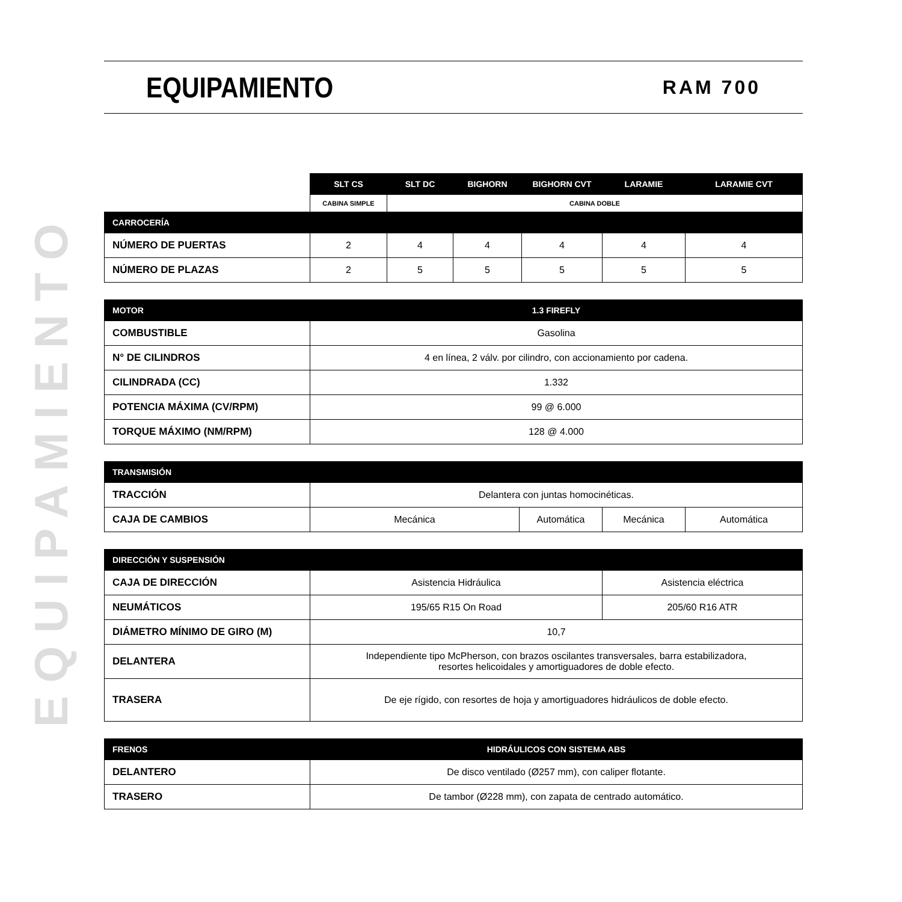EQUIPAMIENTO
RAM 700
EQUIPAMIENTO
| | SLT CS | SLT DC | BIGHORN | BIGHORN CVT | LARAMIE | LARAMIE CVT |
| | CABINA SIMPLE | CABINA DOBLE | | | | |
| CARROCERÍA | | | | | | |
| NÚMERO DE PUERTAS | 2 | 4 | 4 | 4 | 4 | 4 |
| NÚMERO DE PLAZAS | 2 | 5 | 5 | 5 | 5 | 5 |
| MOTOR | 1.3 FIREFLY |
| --- | --- |
| COMBUSTIBLE | Gasolina |
| N° DE CILINDROS | 4 en línea, 2 válv. por cilindro, con accionamiento por cadena. |
| CILINDRADA (CC) | 1.332 |
| POTENCIA MÁXIMA (CV/RPM) | 99 @ 6.000 |
| TORQUE MÁXIMO (NM/RPM) | 128 @ 4.000 |
| TRANSMISIÓN | | | | |
| --- | --- | --- | --- | --- |
| TRACCIÓN | Delantera con juntas homocinéticas. | | | |
| CAJA DE CAMBIOS | Mecánica | Automática | Mecánica | Automática |
| DIRECCIÓN Y SUSPENSIÓN | | |
| --- | --- | --- |
| CAJA DE DIRECCIÓN | Asistencia Hidráulica | Asistencia eléctrica |
| NEUMÁTICOS | 195/65 R15 On Road | 205/60 R16 ATR |
| DIÁMETRO MÍNIMO DE GIRO (M) | 10,7 | |
| DELANTERA | Independiente tipo McPherson, con brazos oscilantes transversales, barra estabilizadora, resortes helicoidales y amortiguadores de doble efecto. | |
| TRASERA | De eje rígido, con resortes de hoja y amortiguadores hidráulicos de doble efecto. | |
| FRENOS | HIDRÁULICOS CON SISTEMA ABS |
| --- | --- |
| DELANTERO | De disco ventilado (Ø257 mm), con caliper flotante. |
| TRASERO | De tambor (Ø228 mm), con zapata de centrado automático. |